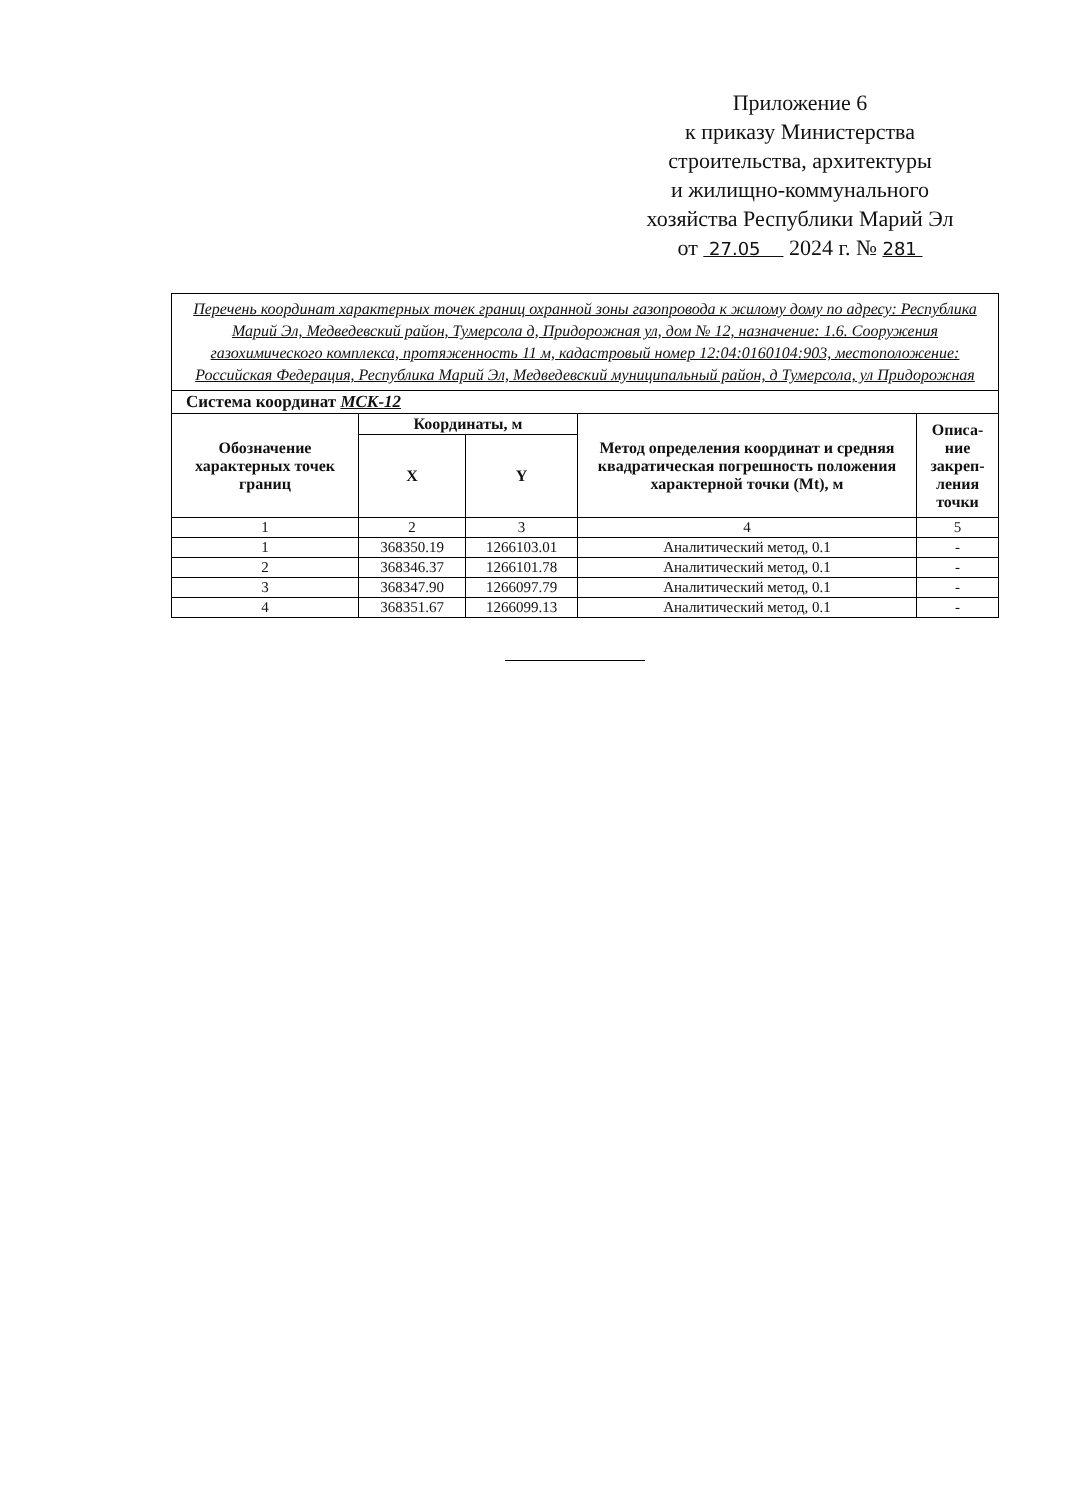Приложение 6
к приказу Министерства
строительства, архитектуры
и жилищно-коммунального
хозяйства Республики Марий Эл
от 27.05 2024 г. № 281
| Перечень координат характерных точек границ охранной зоны газопровода к жилому дому по адресу: Республика Марий Эл, Медведевский район, Тумерсола д, Придорожная ул, дом № 12, назначение: 1.6. Сооружения газохимического комплекса, протяженность 11 м, кадастровый номер 12:04:0160104:903, местоположение: Российская Федерация, Республика Марий Эл, Медведевский муниципальный район, д Тумерсола, ул Придорожная | | | | |
| Система координат МСК-12 | | | | |
| Обозначение характерных точек границ | Координаты, м | | Метод определения координат и средняя квадратическая погрешность положения характерной точки (Mt), м | Описа-ние закреп-ления точки |
| | X | Y | | |
| 1 | 2 | 3 | 4 | 5 |
| 1 | 368350.19 | 1266103.01 | Аналитический метод, 0.1 | - |
| 2 | 368346.37 | 1266101.78 | Аналитический метод, 0.1 | - |
| 3 | 368347.90 | 1266097.79 | Аналитический метод, 0.1 | - |
| 4 | 368351.67 | 1266099.13 | Аналитический метод, 0.1 | - |